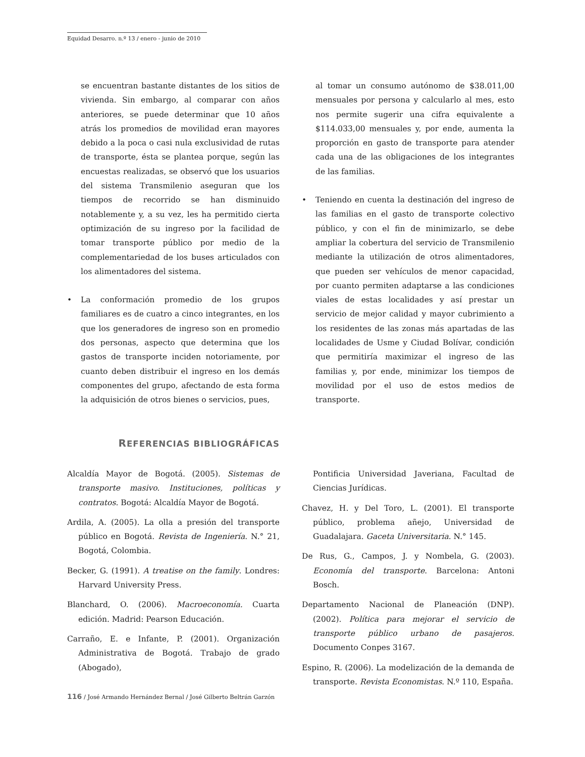Equidad Desarro. n.º 13 / enero - junio de 2010
se encuentran bastante distantes de los sitios de vivienda. Sin embargo, al comparar con años anteriores, se puede determinar que 10 años atrás los promedios de movilidad eran mayores debido a la poca o casi nula exclusividad de rutas de transporte, ésta se plantea porque, según las encuestas realizadas, se observó que los usuarios del sistema Transmilenio aseguran que los tiempos de recorrido se han disminuido notablemente y, a su vez, les ha permitido cierta optimización de su ingreso por la facilidad de tomar transporte público por medio de la complementariedad de los buses articulados con los alimentadores del sistema.
• La conformación promedio de los grupos familiares es de cuatro a cinco integrantes, en los que los generadores de ingreso son en promedio dos personas, aspecto que determina que los gastos de transporte inciden notoriamente, por cuanto deben distribuir el ingreso en los demás componentes del grupo, afectando de esta forma la adquisición de otros bienes o servicios, pues,
al tomar un consumo autónomo de $38.011,00 mensuales por persona y calcularlo al mes, esto nos permite sugerir una cifra equivalente a $114.033,00 mensuales y, por ende, aumenta la proporción en gasto de transporte para atender cada una de las obligaciones de los integrantes de las familias.
• Teniendo en cuenta la destinación del ingreso de las familias en el gasto de transporte colectivo público, y con el fin de minimizarlo, se debe ampliar la cobertura del servicio de Transmilenio mediante la utilización de otros alimentadores, que pueden ser vehículos de menor capacidad, por cuanto permiten adaptarse a las condiciones viales de estas localidades y así prestar un servicio de mejor calidad y mayor cubrimiento a los residentes de las zonas más apartadas de las localidades de Usme y Ciudad Bolívar, condición que permitiría maximizar el ingreso de las familias y, por ende, minimizar los tiempos de movilidad por el uso de estos medios de transporte.
REFERENCIAS BIBLIOGRÁFICAS
Alcaldía Mayor de Bogotá. (2005). Sistemas de transporte masivo. Instituciones, políticas y contratos. Bogotá: Alcaldía Mayor de Bogotá.
Ardila, A. (2005). La olla a presión del transporte público en Bogotá. Revista de Ingeniería. N.° 21, Bogotá, Colombia.
Becker, G. (1991). A treatise on the family. Londres: Harvard University Press.
Blanchard, O. (2006). Macroeconomía. Cuarta edición. Madrid: Pearson Educación.
Carraño, E. e Infante, P. (2001). Organización Administrativa de Bogotá. Trabajo de grado (Abogado),
Pontificia Universidad Javeriana, Facultad de Ciencias Jurídicas.
Chavez, H. y Del Toro, L. (2001). El transporte público, problema añejo, Universidad de Guadalajara. Gaceta Universitaria. N.° 145.
De Rus, G., Campos, J. y Nombela, G. (2003). Economía del transporte. Barcelona: Antoni Bosch.
Departamento Nacional de Planeación (DNP). (2002). Política para mejorar el servicio de transporte público urbano de pasajeros. Documento Conpes 3167.
Espino, R. (2006). La modelización de la demanda de transporte. Revista Economistas. N.º 110, España.
116 / José Armando Hernández Bernal / José Gilberto Beltrán Garzón